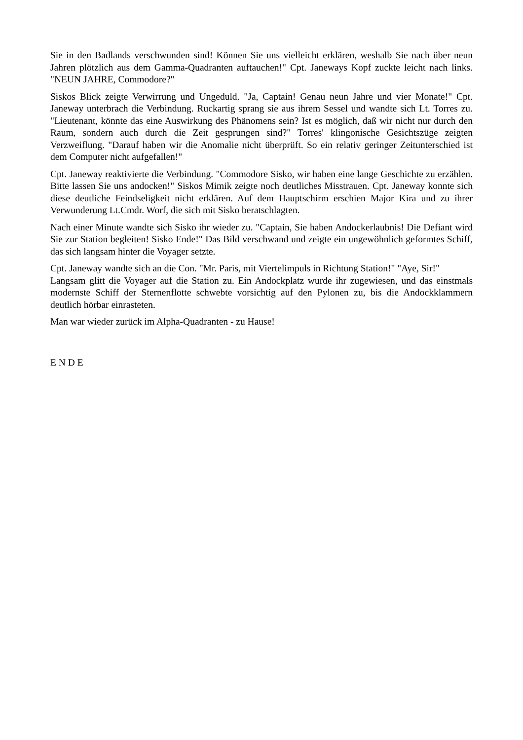Sie in den Badlands verschwunden sind! Können Sie uns vielleicht erklären, weshalb Sie nach über neun Jahren plötzlich aus dem Gamma-Quadranten auftauchen!" Cpt. Janeways Kopf zuckte leicht nach links. "NEUN JAHRE, Commodore?"
Siskos Blick zeigte Verwirrung und Ungeduld. "Ja, Captain! Genau neun Jahre und vier Monate!" Cpt. Janeway unterbrach die Verbindung. Ruckartig sprang sie aus ihrem Sessel und wandte sich Lt. Torres zu. "Lieutenant, könnte das eine Auswirkung des Phänomens sein? Ist es möglich, daß wir nicht nur durch den Raum, sondern auch durch die Zeit gesprungen sind?" Torres' klingonische Gesichtszüge zeigten Verzweiflung. "Darauf haben wir die Anomalie nicht überprüft. So ein relativ geringer Zeitunterschied ist dem Computer nicht aufgefallen!"
Cpt. Janeway reaktivierte die Verbindung. "Commodore Sisko, wir haben eine lange Geschichte zu erzählen. Bitte lassen Sie uns andocken!" Siskos Mimik zeigte noch deutliches Misstrauen. Cpt. Janeway konnte sich diese deutliche Feindseligkeit nicht erklären. Auf dem Hauptschirm erschien Major Kira und zu ihrer Verwunderung Lt.Cmdr. Worf, die sich mit Sisko beratschlagten.
Nach einer Minute wandte sich Sisko ihr wieder zu. "Captain, Sie haben Andockerlaubnis! Die Defiant wird Sie zur Station begleiten! Sisko Ende!" Das Bild verschwand und zeigte ein ungewöhnlich geformtes Schiff, das sich langsam hinter die Voyager setzte.
Cpt. Janeway wandte sich an die Con. "Mr. Paris, mit Viertelimpuls in Richtung Station!" "Aye, Sir!"
Langsam glitt die Voyager auf die Station zu. Ein Andockplatz wurde ihr zugewiesen, und das einstmals modernste Schiff der Sternenflotte schwebte vorsichtig auf den Pylonen zu, bis die Andockklammern deutlich hörbar einrasteten.
Man war wieder zurück im Alpha-Quadranten - zu Hause!
E N D E